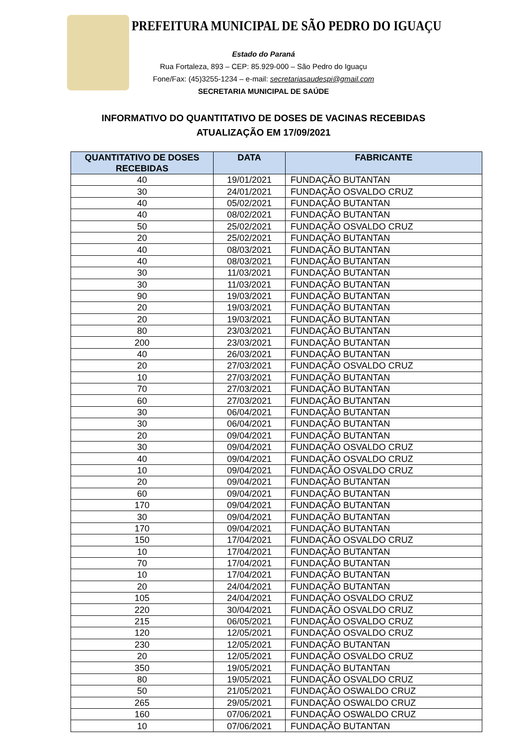PREFEITURA MUNICIPAL DE SÃO PEDRO DO IGUAÇU
Estado do Paraná
Rua Fortaleza, 893 – CEP: 85.929-000 – São Pedro do Iguaçu
Fone/Fax: (45)3255-1234 – e-mail: secretariasaudespi@gmail.com
SECRETARIA MUNICIPAL DE SAÚDE
INFORMATIVO DO QUANTITATIVO DE DOSES DE VACINAS RECEBIDAS
ATUALIZAÇÃO EM 17/09/2021
| QUANTITATIVO DE DOSES RECEBIDAS | DATA | FABRICANTE |
| --- | --- | --- |
| 40 | 19/01/2021 | FUNDAÇÃO BUTANTAN |
| 30 | 24/01/2021 | FUNDAÇÃO OSVALDO CRUZ |
| 40 | 05/02/2021 | FUNDAÇÃO BUTANTAN |
| 40 | 08/02/2021 | FUNDAÇÃO BUTANTAN |
| 50 | 25/02/2021 | FUNDAÇÃO OSVALDO CRUZ |
| 20 | 25/02/2021 | FUNDAÇÃO BUTANTAN |
| 40 | 08/03/2021 | FUNDAÇÃO BUTANTAN |
| 40 | 08/03/2021 | FUNDAÇÃO BUTANTAN |
| 30 | 11/03/2021 | FUNDAÇÃO BUTANTAN |
| 30 | 11/03/2021 | FUNDAÇÃO BUTANTAN |
| 90 | 19/03/2021 | FUNDAÇÃO BUTANTAN |
| 20 | 19/03/2021 | FUNDAÇÃO BUTANTAN |
| 20 | 19/03/2021 | FUNDAÇÃO BUTANTAN |
| 80 | 23/03/2021 | FUNDAÇÃO BUTANTAN |
| 200 | 23/03/2021 | FUNDAÇÃO BUTANTAN |
| 40 | 26/03/2021 | FUNDAÇÃO BUTANTAN |
| 20 | 27/03/2021 | FUNDAÇÃO OSVALDO CRUZ |
| 10 | 27/03/2021 | FUNDAÇÃO BUTANTAN |
| 70 | 27/03/2021 | FUNDAÇÃO BUTANTAN |
| 60 | 27/03/2021 | FUNDAÇÃO BUTANTAN |
| 30 | 06/04/2021 | FUNDAÇÃO BUTANTAN |
| 30 | 06/04/2021 | FUNDAÇÃO BUTANTAN |
| 20 | 09/04/2021 | FUNDAÇÃO BUTANTAN |
| 30 | 09/04/2021 | FUNDAÇÃO OSVALDO CRUZ |
| 40 | 09/04/2021 | FUNDAÇÃO OSVALDO CRUZ |
| 10 | 09/04/2021 | FUNDAÇÃO OSVALDO CRUZ |
| 20 | 09/04/2021 | FUNDAÇÃO BUTANTAN |
| 60 | 09/04/2021 | FUNDAÇÃO BUTANTAN |
| 170 | 09/04/2021 | FUNDAÇÃO BUTANTAN |
| 30 | 09/04/2021 | FUNDAÇÃO BUTANTAN |
| 170 | 09/04/2021 | FUNDAÇÃO BUTANTAN |
| 150 | 17/04/2021 | FUNDAÇÃO OSVALDO CRUZ |
| 10 | 17/04/2021 | FUNDAÇÃO BUTANTAN |
| 70 | 17/04/2021 | FUNDAÇÃO BUTANTAN |
| 10 | 17/04/2021 | FUNDAÇÃO BUTANTAN |
| 20 | 24/04/2021 | FUNDAÇÃO BUTANTAN |
| 105 | 24/04/2021 | FUNDAÇÃO OSVALDO CRUZ |
| 220 | 30/04/2021 | FUNDAÇÃO OSVALDO CRUZ |
| 215 | 06/05/2021 | FUNDAÇÃO OSVALDO CRUZ |
| 120 | 12/05/2021 | FUNDAÇÃO OSVALDO CRUZ |
| 230 | 12/05/2021 | FUNDAÇÃO BUTANTAN |
| 20 | 12/05/2021 | FUNDAÇÃO OSVALDO CRUZ |
| 350 | 19/05/2021 | FUNDAÇÃO BUTANTAN |
| 80 | 19/05/2021 | FUNDAÇÃO OSVALDO CRUZ |
| 50 | 21/05/2021 | FUNDAÇÃO OSWALDO CRUZ |
| 265 | 29/05/2021 | FUNDAÇÃO OSWALDO CRUZ |
| 160 | 07/06/2021 | FUNDAÇÃO OSWALDO CRUZ |
| 10 | 07/06/2021 | FUNDAÇÃO BUTANTAN |